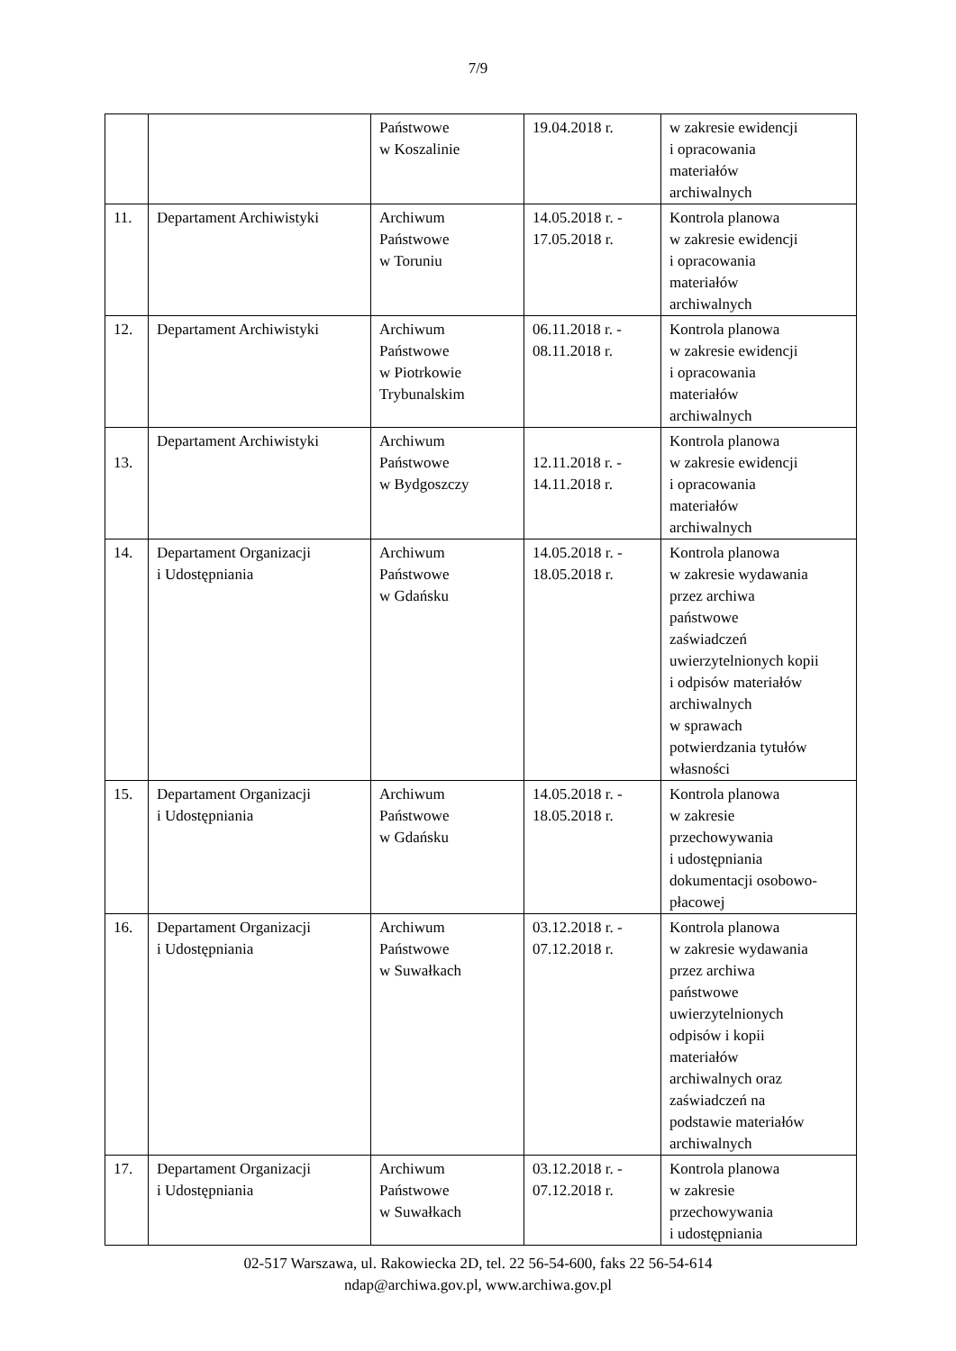7/9
| | | Państwowe w Koszalinie | 19.04.2018 r. | w zakresie ewidencji i opracowania materiałów archiwalnych |
| 11. | Departament Archiwistyki | Archiwum Państwowe w Toruniu | 14.05.2018 r. - 17.05.2018 r. | Kontrola planowa w zakresie ewidencji i opracowania materiałów archiwalnych |
| 12. | Departament Archiwistyki | Archiwum Państwowe w Piotrkowie Trybunalskim | 06.11.2018 r. - 08.11.2018 r. | Kontrola planowa w zakresie ewidencji i opracowania materiałów archiwalnych |
| 13. | Departament Archiwistyki | Archiwum Państwowe w Bydgoszczy | 12.11.2018 r. - 14.11.2018 r. | Kontrola planowa w zakresie ewidencji i opracowania materiałów archiwalnych |
| 14. | Departament Organizacji i Udostępniania | Archiwum Państwowe w Gdańsku | 14.05.2018 r. - 18.05.2018 r. | Kontrola planowa w zakresie wydawania przez archiwa państwowe zaświadczeń uwierzytelnionych kopii i odpisów materiałów archiwalnych w sprawach potwierdzania tytułów własności |
| 15. | Departament Organizacji i Udostępniania | Archiwum Państwowe w Gdańsku | 14.05.2018 r. - 18.05.2018 r. | Kontrola planowa w zakresie przechowywania i udostępniania dokumentacji osobowo- płacowej |
| 16. | Departament Organizacji i Udostępniania | Archiwum Państwowe w Suwałkach | 03.12.2018 r. - 07.12.2018 r. | Kontrola planowa w zakresie wydawania przez archiwa państwowe uwierzytelnionych odpisów i kopii materiałów archiwalnych oraz zaświadczeń na podstawie materiałów archiwalnych |
| 17. | Departament Organizacji i Udostępniania | Archiwum Państwowe w Suwałkach | 03.12.2018 r. - 07.12.2018 r. | Kontrola planowa w zakresie przechowywania i udostępniania |
02-517 Warszawa, ul. Rakowiecka 2D, tel. 22 56-54-600, faks 22 56-54-614
ndap@archiwa.gov.pl, www.archiwa.gov.pl